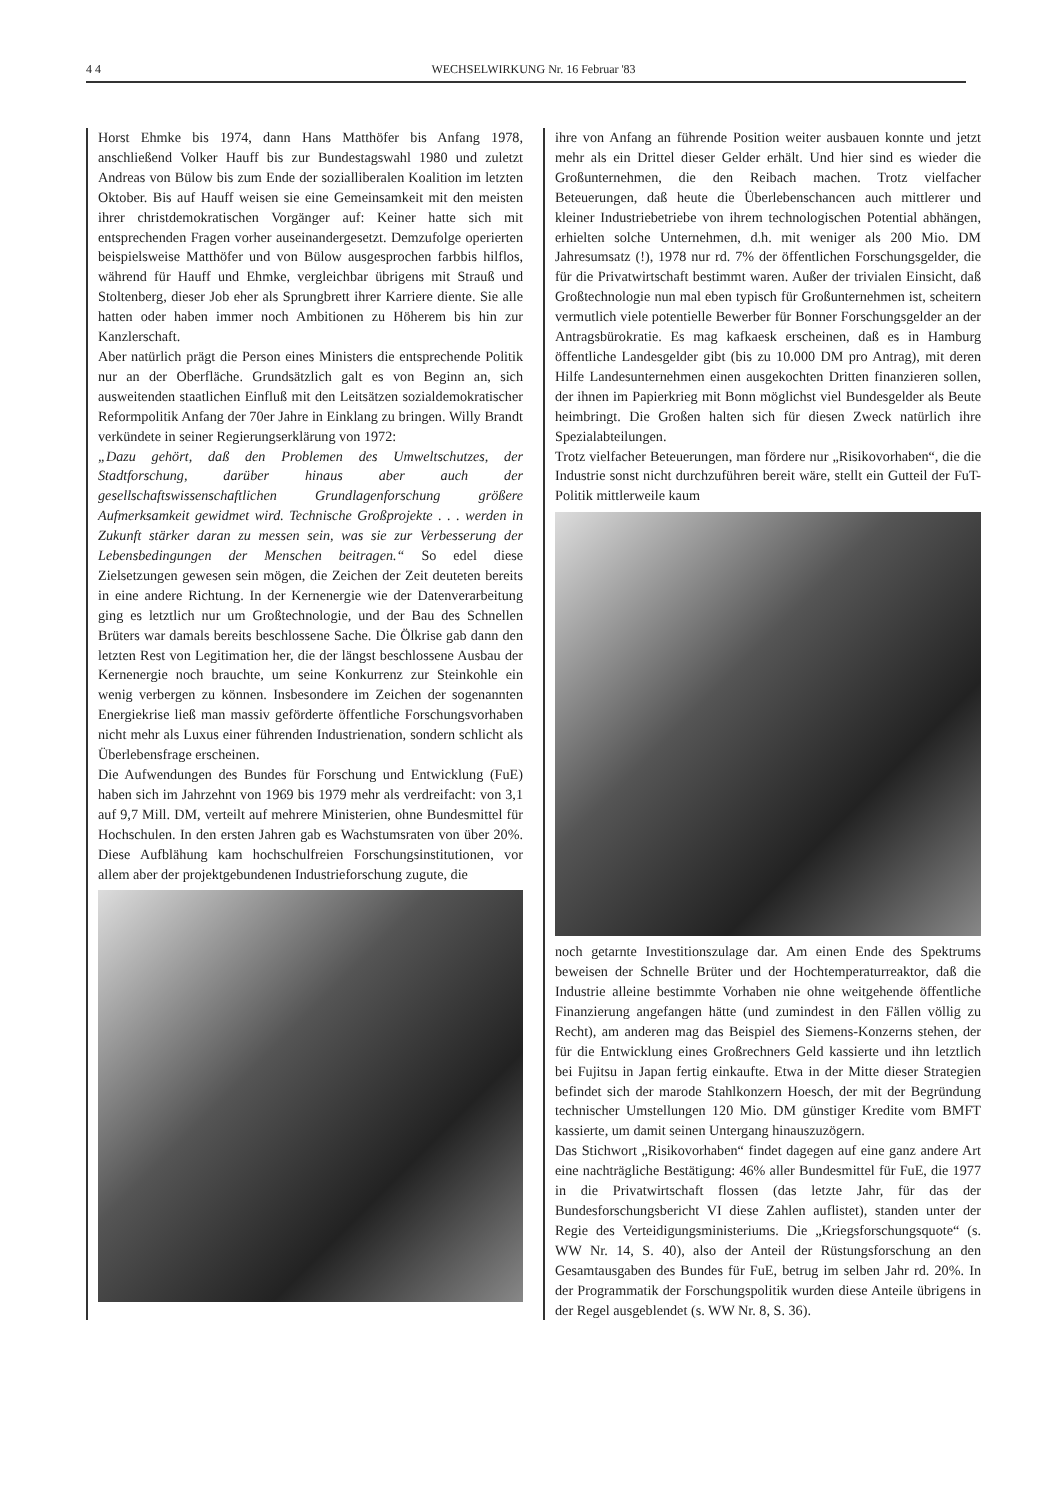4 4 WECHSELWIRKUNG Nr. 16 Februar '83
Horst Ehmke bis 1974, dann Hans Matthöfer bis Anfang 1978, anschließend Volker Hauff bis zur Bundestagswahl 1980 und zuletzt Andreas von Bülow bis zum Ende der sozialliberalen Koalition im letzten Oktober. Bis auf Hauff weisen sie eine Gemeinsamkeit mit den meisten ihrer christdemokratischen Vorgänger auf: Keiner hatte sich mit entsprechenden Fragen vorher auseinandergesetzt. Demzufolge operierten beispielsweise Matthöfer und von Bülow ausgesprochen farbbis hilflos, während für Hauff und Ehmke, vergleichbar übrigens mit Strauß und Stoltenberg, dieser Job eher als Sprungbrett ihrer Karriere diente. Sie alle hatten oder haben immer noch Ambitionen zu Höherem bis hin zur Kanzlerschaft.
Aber natürlich prägt die Person eines Ministers die entsprechende Politik nur an der Oberfläche. Grundsätzlich galt es von Beginn an, sich ausweitenden staatlichen Einfluß mit den Leitsätzen sozialdemokratischer Reformpolitik Anfang der 70er Jahre in Einklang zu bringen. Willy Brandt verkündete in seiner Regierungserklärung von 1972:
„Dazu gehört, daß den Problemen des Umweltschutzes, der Stadtforschung, darüber hinaus aber auch der gesellschaftswissenschaftlichen Grundlagenforschung größere Aufmerksamkeit gewidmet wird. Technische Großprojekte . . . werden in Zukunft stärker daran zu messen sein, was sie zur Verbesserung der Lebensbedingungen der Menschen beitragen.“ So edel diese Zielsetzungen gewesen sein mögen, die Zeichen der Zeit deuteten bereits in eine andere Richtung. In der Kernenergie wie der Datenverarbeitung ging es letztlich nur um Großtechnologie, und der Bau des Schnellen Brüters war damals bereits beschlossene Sache. Die Ölkrise gab dann den letzten Rest von Legitimation her, die der längst beschlossene Ausbau der Kernenergie noch brauchte, um seine Konkurrenz zur Steinkohle ein wenig verbergen zu können. Insbesondere im Zeichen der sogenannten Energiekrise ließ man massiv geförderte öffentliche Forschungsvorhaben nicht mehr als Luxus einer führenden Industrienation, sondern schlicht als Überlebensfrage erscheinen.
Die Aufwendungen des Bundes für Forschung und Entwicklung (FuE) haben sich im Jahrzehnt von 1969 bis 1979 mehr als verdreifacht: von 3,1 auf 9,7 Mill. DM, verteilt auf mehrere Ministerien, ohne Bundesmittel für Hochschulen. In den ersten Jahren gab es Wachstumsraten von über 20%. Diese Aufblähung kam hochschulfreien Forschungsinstitutionen, vor allem aber der projektgebundenen Industrieforschung zugute, die
ihre von Anfang an führende Position weiter ausbauen konnte und jetzt mehr als ein Drittel dieser Gelder erhält. Und hier sind es wieder die Großunternehmen, die den Reibach machen. Trotz vielfacher Beteuerungen, daß heute die Überlebenschancen auch mittlerer und kleiner Industriebetriebe von ihrem technologischen Potential abhängen, erhielten solche Unternehmen, d.h. mit weniger als 200 Mio. DM Jahresumsatz (!), 1978 nur rd. 7% der öffentlichen Forschungsgelder, die für die Privatwirtschaft bestimmt waren. Außer der trivialen Einsicht, daß Großtechnologie nun mal eben typisch für Großunternehmen ist, scheitern vermutlich viele potentielle Bewerber für Bonner Forschungsgelder an der Antragsbürokratie. Es mag kafkaesk erscheinen, daß es in Hamburg öffentliche Landesgelder gibt (bis zu 10.000 DM pro Antrag), mit deren Hilfe Landesunternehmen einen ausgekochten Dritten finanzieren sollen, der ihnen im Papierkrieg mit Bonn möglichst viel Bundesgelder als Beute heimbringt. Die Großen halten sich für diesen Zweck natürlich ihre Spezialabteilungen.
Trotz vielfacher Beteuerungen, man fördere nur „Risikovorhaben“, die die Industrie sonst nicht durchzuführen bereit wäre, stellt ein Gutteil der FuT-Politik mittlerweile kaum
noch getarnte Investitionszulage dar. Am einen Ende des Spektrums beweisen der Schnelle Brüter und der Hochtemperaturreaktor, daß die Industrie alleine bestimmte Vorhaben nie ohne weitgehende öffentliche Finanzierung angefangen hätte (und zumindest in den Fällen völlig zu Recht), am anderen mag das Beispiel des Siemens-Konzerns stehen, der für die Entwicklung eines Großrechners Geld kassierte und ihn letztlich bei Fujitsu in Japan fertig einkaufte. Etwa in der Mitte dieser Strategien befindet sich der marode Stahlkonzern Hoesch, der mit der Begründung technischer Umstellungen 120 Mio. DM günstiger Kredite vom BMFT kassierte, um damit seinen Untergang hinauszuzögern.
Das Stichwort „Risikovorhaben“ findet dagegen auf eine ganz andere Art eine nachträgliche Bestätigung: 46% aller Bundesmittel für FuE, die 1977 in die Privatwirtschaft flossen (das letzte Jahr, für das der Bundesforschungsbericht VI diese Zahlen auflistet), standen unter der Regie des Verteidigungsministeriums. Die „Kriegsforschungsquote“ (s. WW Nr. 14, S. 40), also der Anteil der Rüstungsforschung an den Gesamtausgaben des Bundes für FuE, betrug im selben Jahr rd. 20%. In der Programmatik der Forschungspolitik wurden diese Anteile übrigens in der Regel ausgeblendet (s. WW Nr. 8, S. 36).